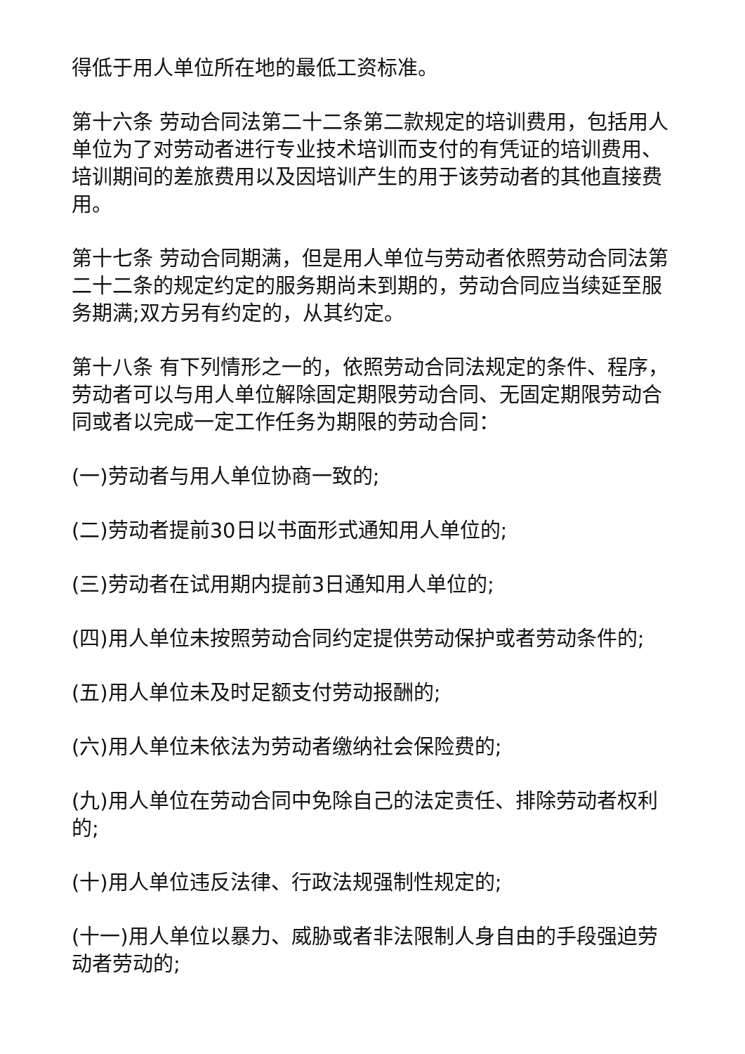得低于用人单位所在地的最低工资标准。
第十六条 劳动合同法第二十二条第二款规定的培训费用，包括用人单位为了对劳动者进行专业技术培训而支付的有凭证的培训费用、培训期间的差旅费用以及因培训产生的用于该劳动者的其他直接费用。
第十七条 劳动合同期满，但是用人单位与劳动者依照劳动合同法第二十二条的规定约定的服务期尚未到期的，劳动合同应当续延至服务期满;双方另有约定的，从其约定。
第十八条 有下列情形之一的，依照劳动合同法规定的条件、程序，劳动者可以与用人单位解除固定期限劳动合同、无固定期限劳动合同或者以完成一定工作任务为期限的劳动合同：
(一)劳动者与用人单位协商一致的;
(二)劳动者提前30日以书面形式通知用人单位的;
(三)劳动者在试用期内提前3日通知用人单位的;
(四)用人单位未按照劳动合同约定提供劳动保护或者劳动条件的;
(五)用人单位未及时足额支付劳动报酬的;
(六)用人单位未依法为劳动者缴纳社会保险费的;
(九)用人单位在劳动合同中免除自己的法定责任、排除劳动者权利的;
(十)用人单位违反法律、行政法规强制性规定的;
(十一)用人单位以暴力、威胁或者非法限制人身自由的手段强迫劳动者劳动的;